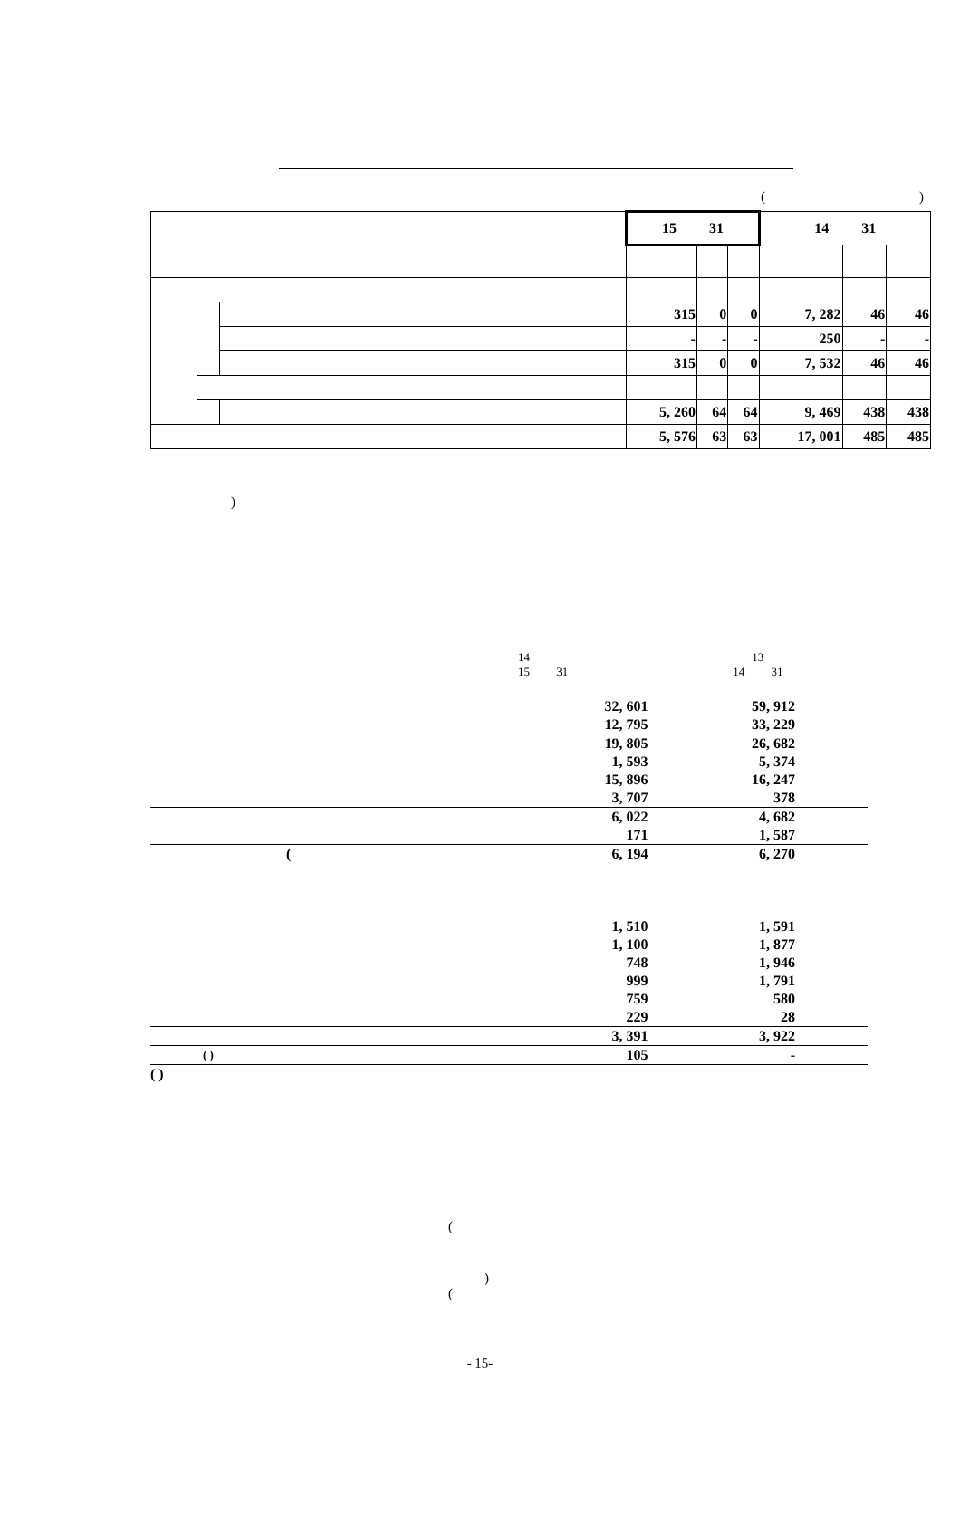()
| | | | 15 31 | | | 14 31 | | |
| | | | 315 | 0 | 0 | 7, 282 | 46 | 46 |
| | | | - | - | - | 250 | - | - |
| | | | 315 | 0 | 0 | 7, 532 | 46 | 46 |
| | | | 5, 260 | 64 | 64 | 9, 469 | 438 | 438 |
| | | | 5, 576 | 63 | 63 | 17, 001 | 485 | 485 |
)
| | 14 15 31 | 13 14 31 |
| | 32, 601 | 59, 912 |
| | 12, 795 | 33, 229 |
| | 19, 805 | 26, 682 |
| | 1, 593 | 5, 374 |
| | 15, 896 | 16, 247 |
| | 3, 707 | 378 |
| | 6, 022 | 4, 682 |
| | 171 | 1, 587 |
| ( | 6, 194 | 6, 270 |
| | 1, 510 | 1, 591 |
| | 1, 100 | 1, 877 |
| | 748 | 1, 946 |
| | 999 | 1, 791 |
| | 759 | 580 |
| | 229 | 28 |
| | 3, 391 | 3, 922 |
| ( ) | 105 | - |
| ( ) | | |
(
)
(
- 15-